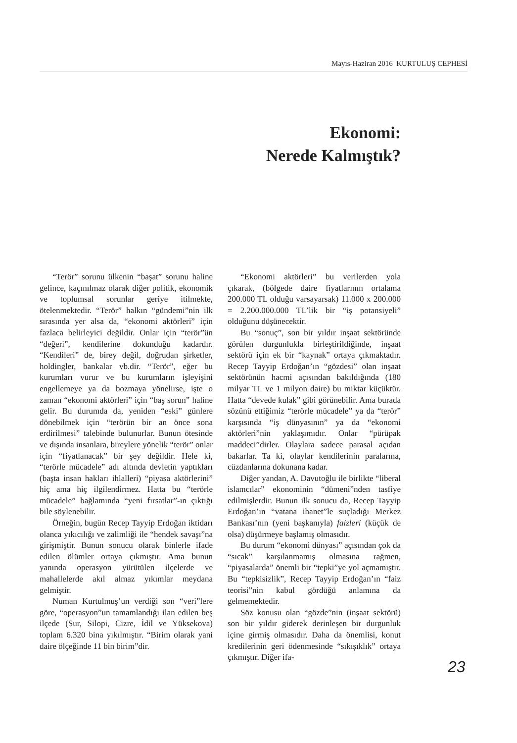Mayıs-Haziran 2016 KURTULUŞ CEPHESİ
Ekonomi:
Nerede Kalmıştık?
“Terör” sorunu ülkenin “başat” sorunu haline gelince, kaçınılmaz olarak diğer politik, ekonomik ve toplumsal sorunlar geriye itilmekte, ötelenmektedir. “Terör” halkın “gündemi”nin ilk sırasında yer alsa da, “ekonomi aktörleri” için fazlaca belirleyici değildir. Onlar için “terör”ün “değeri”, kendilerine dokunduğu kadardır. “Kendileri” de, birey değil, doğrudan şirketler, holdingler, bankalar vb.dir. “Terör”, eğer bu kurumları vurur ve bu kurumların işleyişini engellemeye ya da bozmaya yönelirse, işte o zaman “ekonomi aktörleri” için “baş sorun” haline gelir. Bu durumda da, yeniden “eski” günlere dönebilmek için “terörün bir an önce sona erdirilmesi” talebinde bulunurlar. Bunun ötesinde ve dışında insanlara, bireylere yönelik “terör” onlar için “fiyatlanacak” bir şey değildir. Hele ki, “terörle mücadele” adı altında devletin yaptıkları (başta insan hakları ihlalleri) “piyasa aktörlerini” hiç ama hiç ilgilendirmez. Hatta bu “terörle mücadele” bağlamında “yeni fırsatlar”-ın çıktığı bile söylenebilir.
Örneğin, bugün Recep Tayyip Erdoğan iktidarı olanca yıkıcılığı ve zalimliği ile “hendek savaşı”na girişmiştir. Bunun sonucu olarak binlerle ifade edilen ölümler ortaya çıkmıştır. Ama bunun yanında operasyon yürütülen ilçelerde ve mahallelerde akıl almaz yıkımlar meydana gelmiştir.
Numan Kurtulmuş’un verdiği son “veri”lere göre, “operasyon”un tamamlandığı ilan edilen beş ilçede (Sur, Silopi, Cizre, İdil ve Yüksekova) toplam 6.320 bina yıkılmıştır. “Birim olarak yani daire ölçeğinde 11 bin birim”dir.
“Ekonomi aktörleri” bu verilerden yola çıkarak, (bölgede daire fiyatlarının ortalama 200.000 TL olduğu varsayarsak) 11.000 x 200.000 = 2.200.000.000 TL’lik bir “iş potansiyeli” olduğunu düşünecektir.
Bu “sonuç”, son bir yıldır inşaat sektöründe görülen durgunlukla birleştirildiğinde, inşaat sektörü için ek bir “kaynak” ortaya çıkmaktadır. Recep Tayyip Erdoğan’ın “gözdesi” olan inşaat sektörünün hacmi açısından bakıldığında (180 milyar TL ve 1 milyon daire) bu miktar küçüktür. Hatta “devede kulak” gibi görünebilir. Ama burada sözünü ettiğimiz “terörle mücadele” ya da “terör” karşısında “iş dünyasının” ya da “ekonomi aktörleri”nin yaklaşımıdır. Onlar “pürüpak maddeci”dirler. Olaylara sadece parasal açıdan bakarlar. Ta ki, olaylar kendilerinin paralarına, cüzdanlarına dokunana kadar.
Diğer yandan, A. Davutoğlu ile birlikte “liberal islamcılar” ekonominin “dümeni”nden tasfiye edilmişlerdir. Bunun ilk sonucu da, Recep Tayyip Erdoğan’ın “vatana ihanet”le suçladığı Merkez Bankası’nın (yeni başkanıyla) faizleri (küçük de olsa) düşürmeye başlamış olmasıdır.
Bu durum “ekonomi dünyası” açısından çok da “sıcak” karşılanmamış olmasına rağmen, “piyasalarda” önemli bir “tepki”ye yol açmamıştır. Bu “tepkisizlik”, Recep Tayyip Erdoğan’ın “faiz teorisi”nin kabul gördüğü anlamına da gelmemektedir.
Söz konusu olan “gözde”nin (inşaat sektörü) son bir yıldır giderek derinleşen bir durgunluk içine girmiş olmasıdır. Daha da önemlisi, konut kredilerinin geri ödenmesinde “sıkışıklık” ortaya çıkmıştır. Diğer ifa-
23